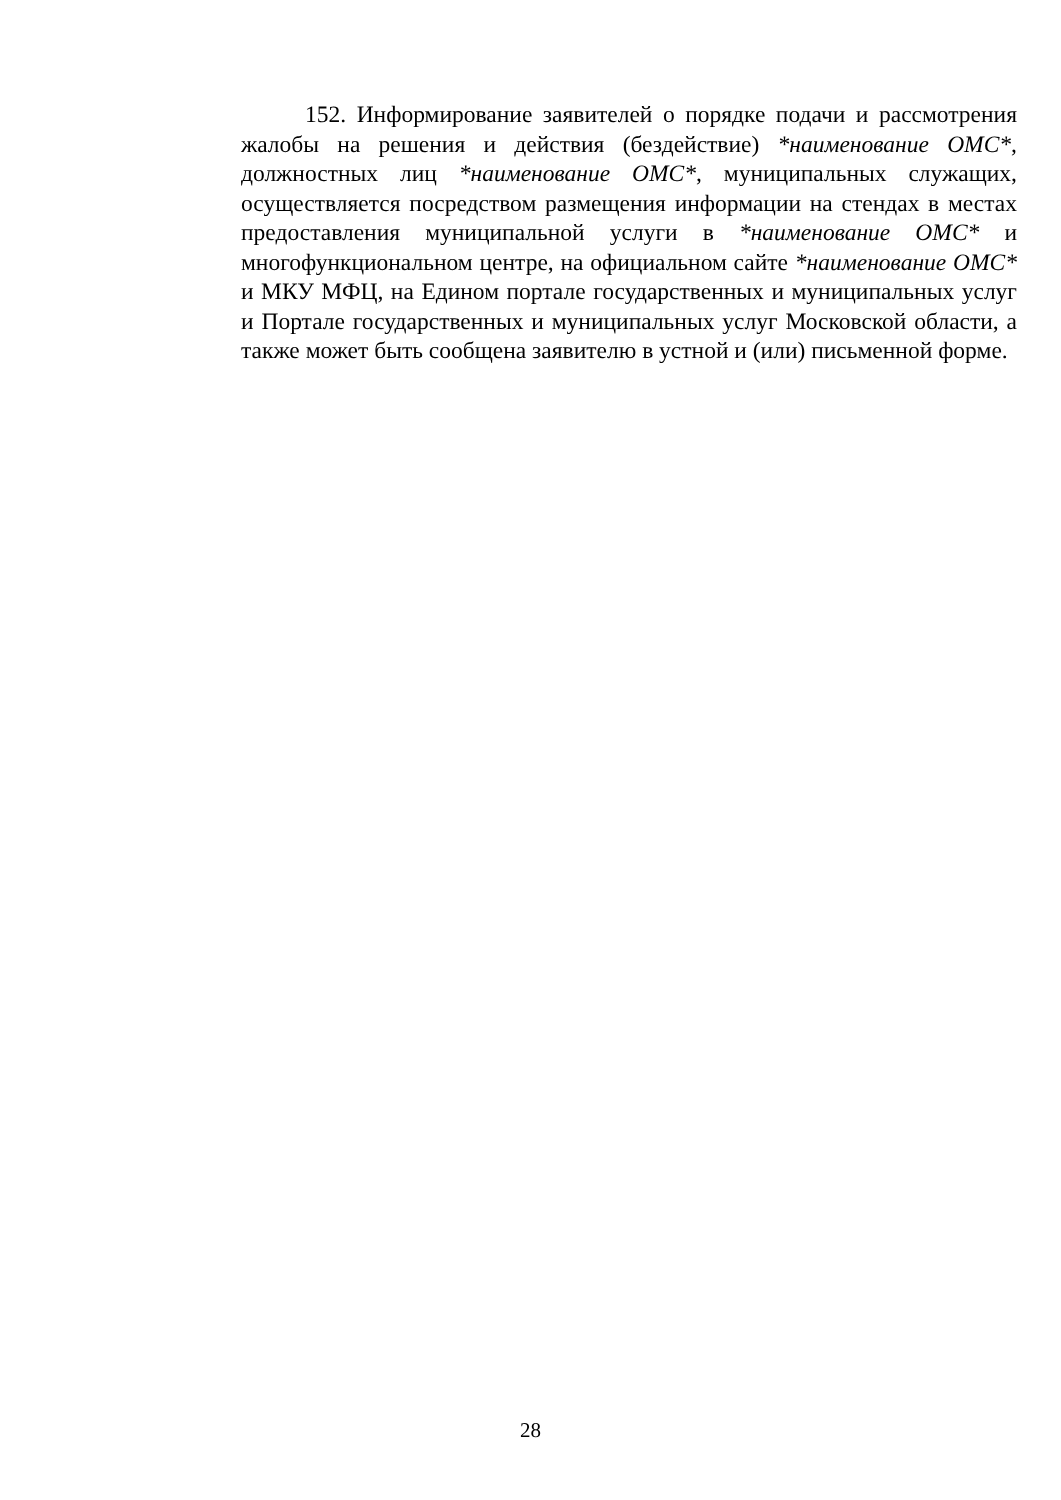152. Информирование заявителей о порядке подачи и рассмотрения жалобы на решения и действия (бездействие) *наименование ОМС*, должностных лиц *наименование ОМС*, муниципальных служащих, осуществляется посредством размещения информации на стендах в местах предоставления муниципальной услуги в *наименование ОМС* и многофункциональном центре, на официальном сайте *наименование ОМС* и МКУ МФЦ, на Едином портале государственных и муниципальных услуг и Портале государственных и муниципальных услуг Московской области, а также может быть сообщена заявителю в устной и (или) письменной форме.
28